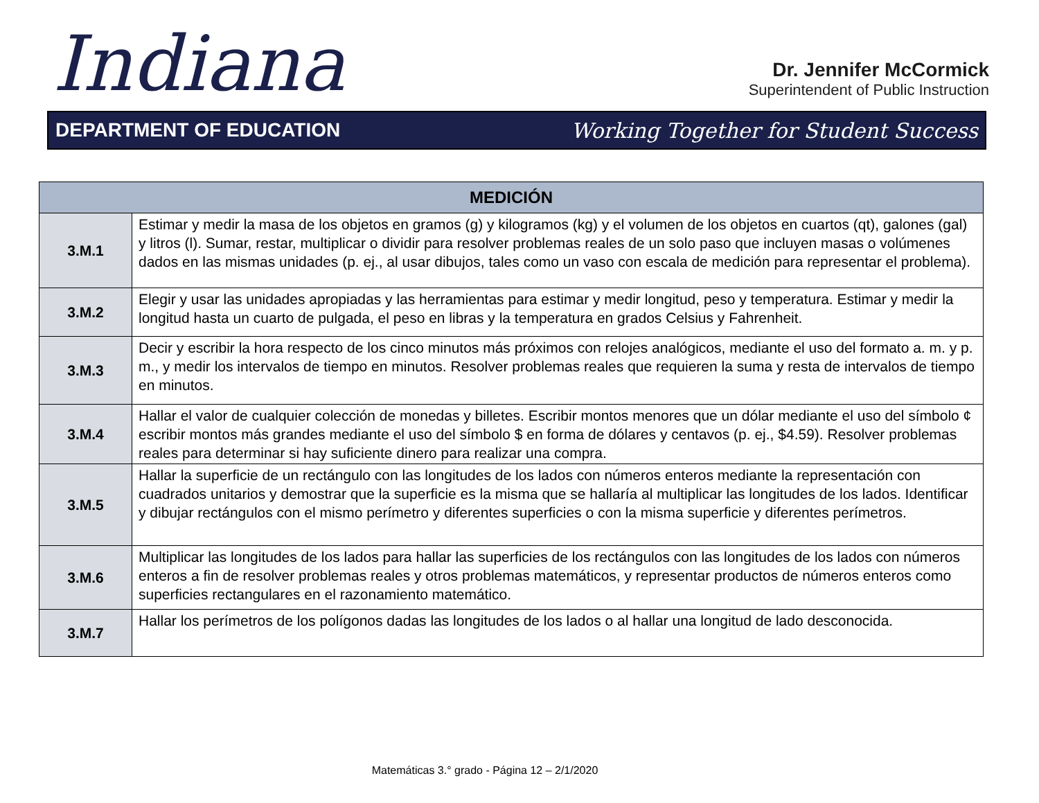Indiana
Dr. Jennifer McCormick
Superintendent of Public Instruction
DEPARTMENT OF EDUCATION Working Together for Student Success
| MEDICIÓN | |
| --- | --- |
| 3.M.1 | Estimar y medir la masa de los objetos en gramos (g) y kilogramos (kg) y el volumen de los objetos en cuartos (qt), galones (gal) y litros (l). Sumar, restar, multiplicar o dividir para resolver problemas reales de un solo paso que incluyen masas o volúmenes dados en las mismas unidades (p. ej., al usar dibujos, tales como un vaso con escala de medición para representar el problema). |
| 3.M.2 | Elegir y usar las unidades apropiadas y las herramientas para estimar y medir longitud, peso y temperatura. Estimar y medir la longitud hasta un cuarto de pulgada, el peso en libras y la temperatura en grados Celsius y Fahrenheit. |
| 3.M.3 | Decir y escribir la hora respecto de los cinco minutos más próximos con relojes analógicos, mediante el uso del formato a. m. y p. m., y medir los intervalos de tiempo en minutos. Resolver problemas reales que requieren la suma y resta de intervalos de tiempo en minutos. |
| 3.M.4 | Hallar el valor de cualquier colección de monedas y billetes. Escribir montos menores que un dólar mediante el uso del símbolo ¢ escribir montos más grandes mediante el uso del símbolo $ en forma de dólares y centavos (p. ej., $4.59). Resolver problemas reales para determinar si hay suficiente dinero para realizar una compra. |
| 3.M.5 | Hallar la superficie de un rectángulo con las longitudes de los lados con números enteros mediante la representación con cuadrados unitarios y demostrar que la superficie es la misma que se hallaría al multiplicar las longitudes de los lados. Identificar y dibujar rectángulos con el mismo perímetro y diferentes superficies o con la misma superficie y diferentes perímetros. |
| 3.M.6 | Multiplicar las longitudes de los lados para hallar las superficies de los rectángulos con las longitudes de los lados con números enteros a fin de resolver problemas reales y otros problemas matemáticos, y representar productos de números enteros como superficies rectangulares en el razonamiento matemático. |
| 3.M.7 | Hallar los perímetros de los polígonos dadas las longitudes de los lados o al hallar una longitud de lado desconocida. |
Matemáticas 3.° grado - Página 12 – 2/1/2020